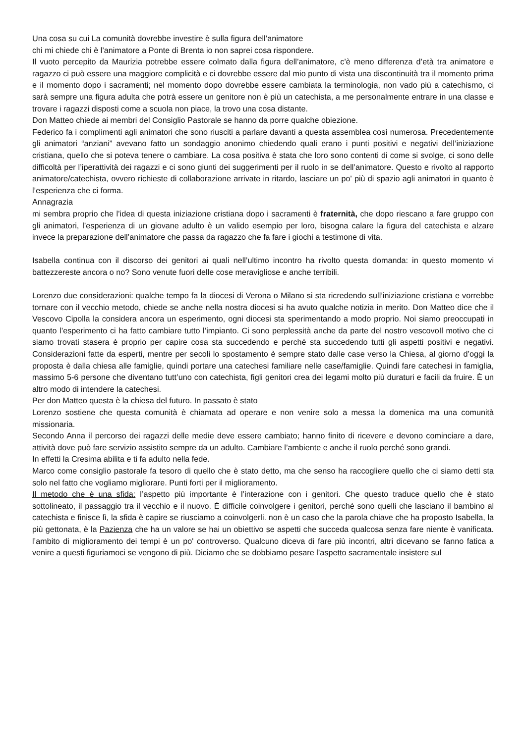Una cosa su cui La comunità dovrebbe investire è sulla figura dell’animatore
chi mi chiede chi è l’animatore a Ponte di Brenta io non saprei cosa rispondere.
Il vuoto percepito da Maurizia potrebbe essere colmato dalla figura dell’animatore, c’è meno differenza d’età tra animatore e ragazzo ci può essere una maggiore complicità e ci dovrebbe essere dal mio punto di vista una discontinuità tra il momento prima e il momento dopo i sacramenti; nel momento dopo dovrebbe essere cambiata la terminologia, non vado più a catechismo, ci sarà sempre una figura adulta che potrà essere un genitore non è più un catechista, a me personalmente entrare in una classe e trovare i ragazzi disposti come a scuola non piace, la trovo una cosa distante.
Don Matteo chiede ai membri del Consiglio Pastorale se hanno da porre qualche obiezione.
Federico fa i complimenti agli animatori che sono riusciti a parlare davanti a questa assemblea così numerosa. Precedentemente gli animatori “anziani” avevano fatto un sondaggio anonimo chiedendo quali erano i punti positivi e negativi dell’iniziazione cristiana, quello che si poteva tenere o cambiare. La cosa positiva è stata che loro sono contenti di come si svolge, ci sono delle difficoltà per l’iperattività dei ragazzi e ci sono giunti dei suggerimenti per il ruolo in se dell’animatore. Questo e rivolto al rapporto animatore/catechista, ovvero richieste di collaborazione arrivate in ritardo, lasciare un po' più di spazio agli animatori in quanto è l’esperienza che ci forma.
Annagrazia
mi sembra proprio che l’idea di questa iniziazione cristiana dopo i sacramenti è fraternità, che dopo riescano a fare gruppo con gli animatori, l’esperienza di un giovane adulto è un valido esempio per loro, bisogna calare la figura del catechista e alzare invece la preparazione dell’animatore che passa da ragazzo che fa fare i giochi a testimone di vita.
Isabella continua con il discorso dei genitori ai quali nell’ultimo incontro ha rivolto questa domanda: in questo momento vi battezzereste ancora o no? Sono venute fuori delle cose meravigliose e anche terribili.
Lorenzo due considerazioni: qualche tempo fa la diocesi di Verona o Milano si sta ricredendo sull’iniziazione cristiana e vorrebbe tornare con il vecchio metodo, chiede se anche nella nostra diocesi si ha avuto qualche notizia in merito. Don Matteo dice che il Vescovo Cipolla la considera ancora un esperimento, ogni diocesi sta sperimentando a modo proprio. Noi siamo preoccupati in quanto l’esperimento ci ha fatto cambiare tutto l’impianto. Ci sono perplessità anche da parte del nostro vescovoIl motivo che ci siamo trovati stasera è proprio per capire cosa sta succedendo e perché sta succedendo tutti gli aspetti positivi e negativi. Considerazioni fatte da esperti, mentre per secoli lo spostamento è sempre stato dalle case verso la Chiesa, al giorno d’oggi la proposta è dalla chiesa alle famiglie, quindi portare una catechesi familiare nelle case/famiglie. Quindi fare catechesi in famiglia, massimo 5-6 persone che diventano tutt’uno con catechista, figli genitori crea dei legami molto più duraturi e facili da fruire. È un altro modo di intendere la catechesi.
Per don Matteo questa è la chiesa del futuro. In passato è stato
Lorenzo sostiene che questa comunità è chiamata ad operare e non venire solo a messa la domenica ma una comunità missionaria.
Secondo Anna il percorso dei ragazzi delle medie deve essere cambiato; hanno finito di ricevere e devono cominciare a dare, attività dove può fare servizio assistito sempre da un adulto. Cambiare l’ambiente e anche il ruolo perché sono grandi.
In effetti la Cresima abilita e ti fa adulto nella fede.
Marco come consiglio pastorale fa tesoro di quello che è stato detto, ma che senso ha raccogliere quello che ci siamo detti sta solo nel fatto che vogliamo migliorare. Punti forti per il miglioramento.
Il metodo che è una sfida: l’aspetto più importante è l’interazione con i genitori. Che questo traduce quello che è stato sottolineato, il passaggio tra il vecchio e il nuovo. È difficile coinvolgere i genitori, perché sono quelli che lasciano il bambino al catechista e finisce lì, la sfida è capire se riusciamo a coinvolgerli. non è un caso che la parola chiave che ha proposto Isabella, la più gettonata, è la Pazienza che ha un valore se hai un obiettivo se aspetti che succeda qualcosa senza fare niente è vanificata. l’ambito di miglioramento dei tempi è un po' controverso. Qualcuno diceva di fare più incontri, altri dicevano se fanno fatica a venire a questi figuriamoci se vengono di più. Diciamo che se dobbiamo pesare l’aspetto sacramentale insistere sul